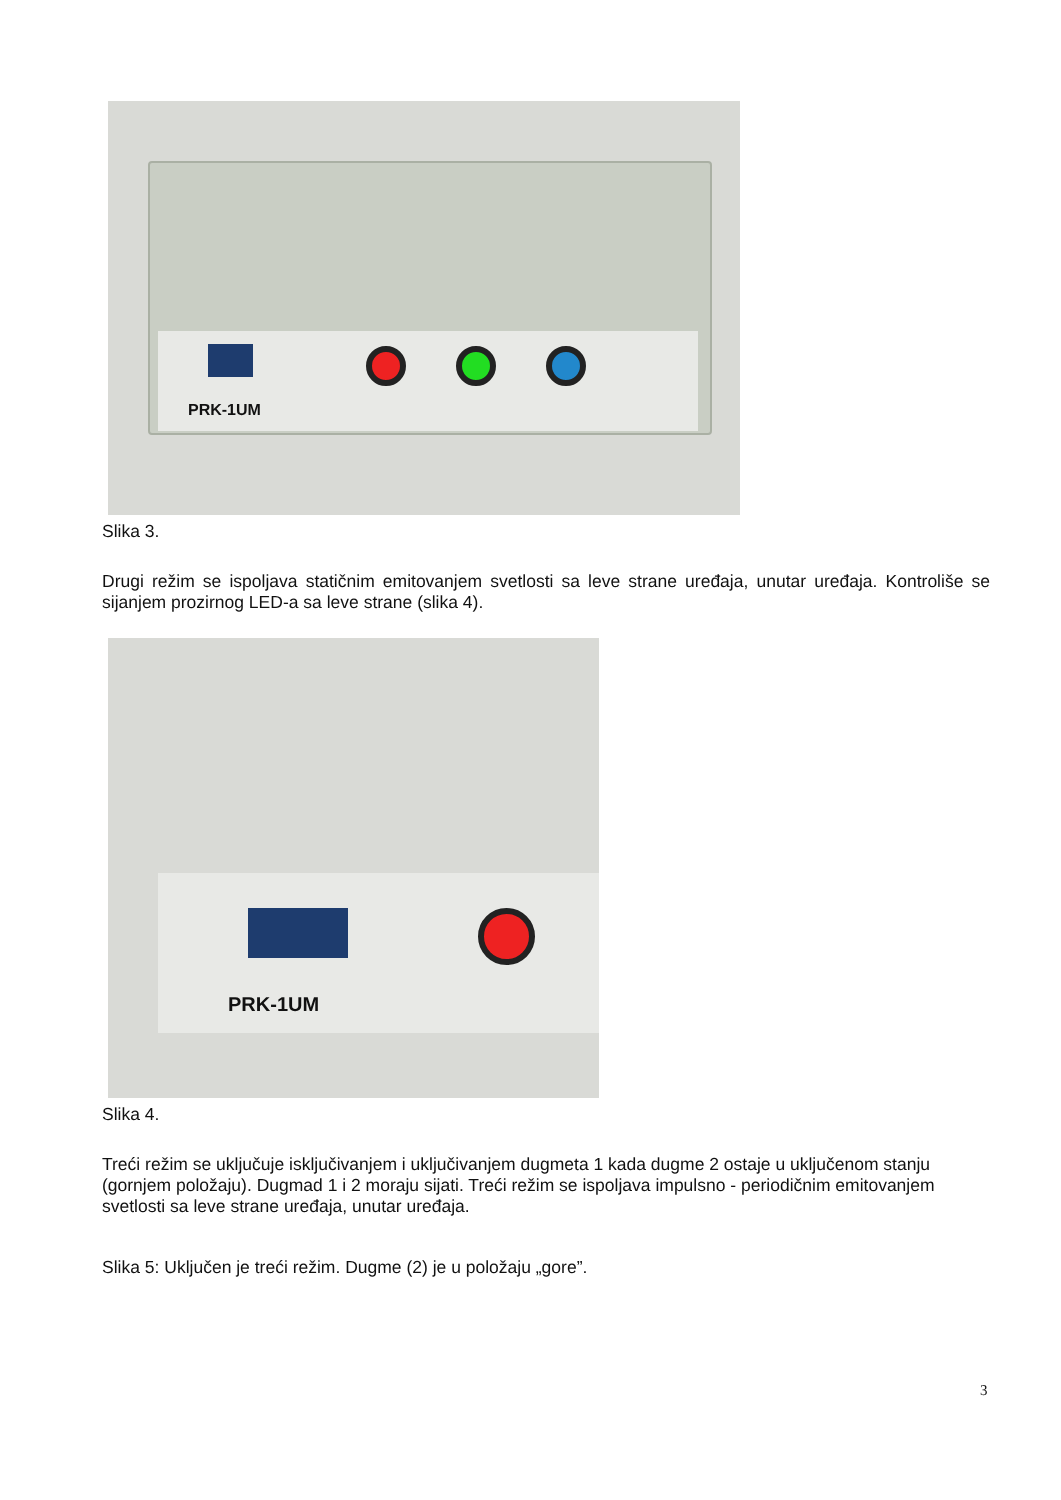PRK-1UM
Slika 3.
Drugi režim se ispoljava statičnim emitovanjem svetlosti sa leve strane uređaja, unutar uređaja. Kontroliše se sijanjem prozirnog LED-a sa leve strane (slika 4).
PRK-1UM
Slika 4.
Treći režim se uključuje isključivanjem i uključivanjem dugmeta 1 kada dugme 2 ostaje u uključenom stanju (gornjem položaju). Dugmad 1 i 2 moraju sijati. Treći režim se ispoljava impulsno - periodičnim emitovanjem svetlosti sa leve strane uređaja, unutar uređaja.
Slika 5: Uključen je treći režim. Dugme (2) je u položaju „gore”.
3